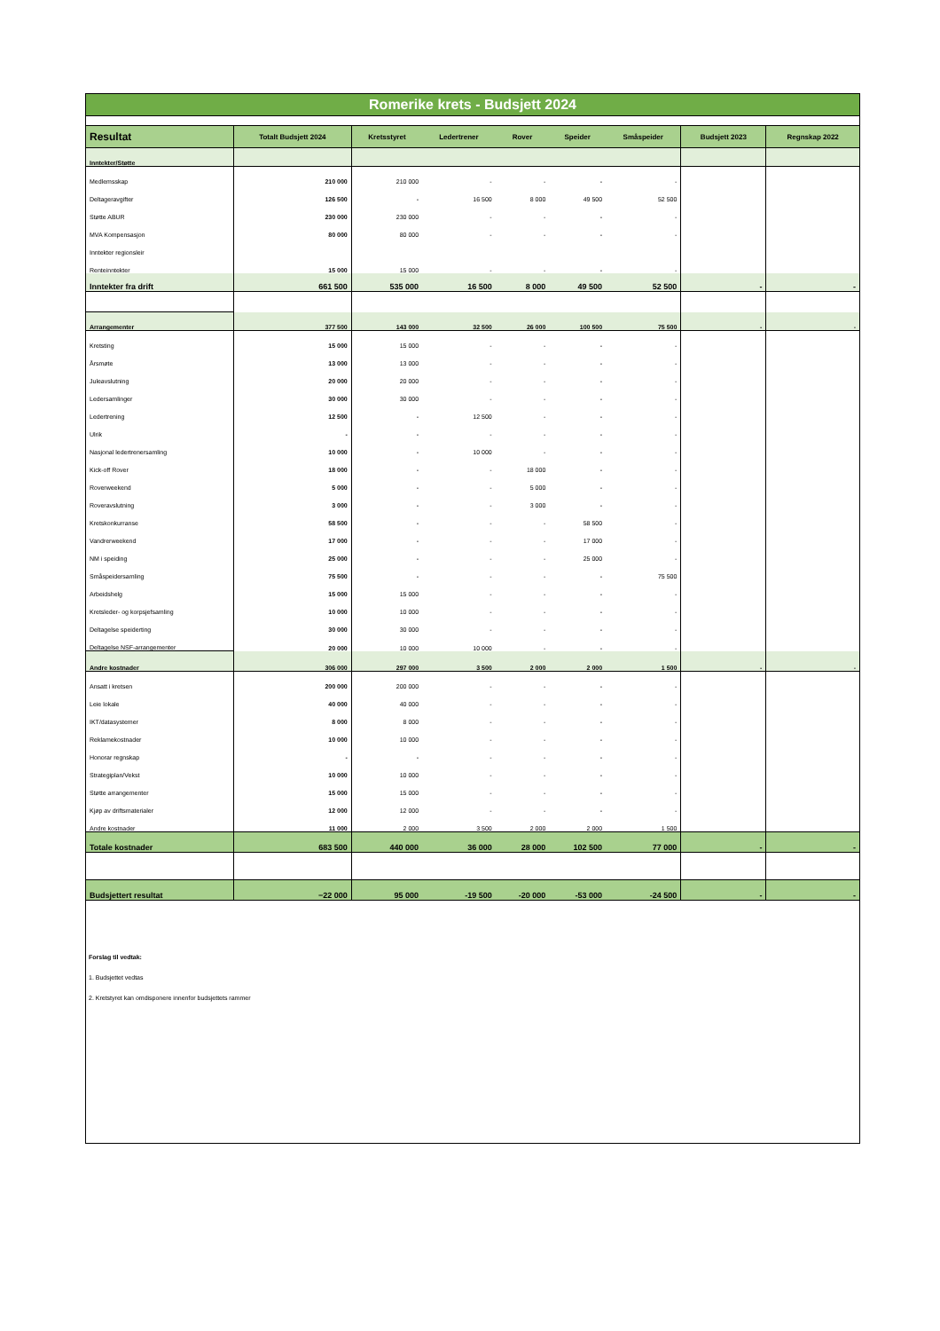| Romerike krets - Budsjett 2024 | | | | | | | | |
| Resultat | Totalt Budsjett 2024 | Kretsstyret | Ledertrener | Rover | Speider | Småspeider | Budsjett 2023 | Regnskap 2022 |
| Inntekter/Støtte | | | | | | | | |
| Medlemsskap | 210 000 | 210 000 | - | - | - | - | | |
| Deltageravgifter | 126 500 | - | 16 500 | 8 000 | 49 500 | 52 500 | | |
| Støtte ABUR | 230 000 | 230 000 | - | - | - | - | | |
| MVA Kompensasjon | 80 000 | 80 000 | - | - | - | - | | |
| Inntekter regionsleir | | | | | | | | |
| Renteinntekter | 15 000 | 15 000 | - | - | - | - | | |
| Inntekter fra drift | 661 500 | 535 000 | 16 500 | 8 000 | 49 500 | 52 500 | - | - |
| Arrangementer | 377 500 | 143 000 | 32 500 | 26 000 | 100 500 | 75 500 | - | - |
| Kretsting | 15 000 | 15 000 | - | - | - | - | | |
| Årsmøte | 13 000 | 13 000 | - | - | - | - | | |
| Juleavslutning | 20 000 | 20 000 | - | - | - | - | | |
| Ledersamlinger | 30 000 | 30 000 | - | - | - | - | | |
| Ledertrening | 12 500 | - | 12 500 | - | - | - | | |
| Ulrik | - | - | - | - | - | - | | |
| Nasjonal ledertrenersamling | 10 000 | - | 10 000 | - | - | - | | |
| Kick-off Rover | 18 000 | - | - | 18 000 | - | - | | |
| Roverweekend | 5 000 | - | - | 5 000 | - | - | | |
| Roveravslutning | 3 000 | - | - | 3 000 | - | - | | |
| Kretskonkurranse | 58 500 | - | - | - | 58 500 | - | | |
| Vandrerweekend | 17 000 | - | - | - | 17 000 | - | | |
| NM i speiding | 25 000 | - | - | - | 25 000 | - | | |
| Småspeidersamling | 75 500 | - | - | - | - | 75 500 | | |
| Arbeidshelg | 15 000 | 15 000 | - | - | - | - | | |
| Kretsleder- og korpsjefsamling | 10 000 | 10 000 | - | - | - | - | | |
| Deltagelse speiderting | 30 000 | 30 000 | - | - | - | - | | |
| Deltagelse NSF-arrangementer | 20 000 | 10 000 | 10 000 | - | - | - | | |
| Andre kostnader | 306 000 | 297 000 | 3 500 | 2 000 | 2 000 | 1 500 | - | - |
| Ansatt i kretsen | 200 000 | 200 000 | - | - | - | - | | |
| Leie lokale | 40 000 | 40 000 | - | - | - | - | | |
| IKT/datasystemer | 8 000 | 8 000 | - | - | - | - | | |
| Reklamekostnader | 10 000 | 10 000 | - | - | - | - | | |
| Honorar regnskap | - | - | - | - | - | - | | |
| Strategiplan/Vekst | 10 000 | 10 000 | - | - | - | - | | |
| Støtte arrangementer | 15 000 | 15 000 | - | - | - | - | | |
| Kjøp av driftsmaterialer | 12 000 | 12 000 | - | - | - | - | | |
| Andre kostnader | 11 000 | 2 000 | 3 500 | 2 000 | 2 000 | 1 500 | | |
| Totale kostnader | 683 500 | 440 000 | 36 000 | 28 000 | 102 500 | 77 000 | - | - |
| Budsjettert resultat | −22 000 | 95 000 | -19 500 | -20 000 | -53 000 | -24 500 | - | - |
Forslag til vedtak:
1. Budsjettet vedtas
2. Kretstyret kan omdisponere innenfor budsjettets rammer